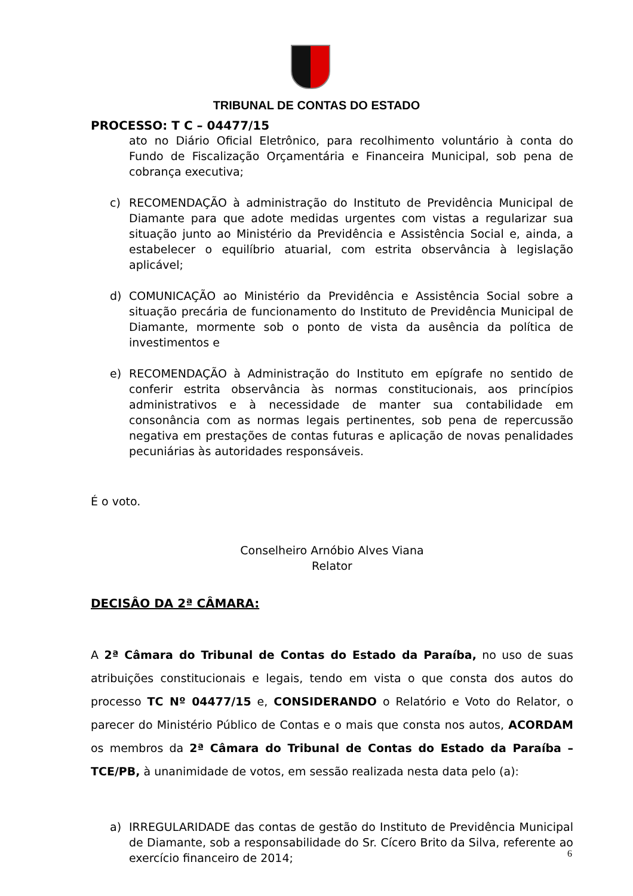TRIBUNAL DE CONTAS DO ESTADO
PROCESSO: T C – 04477/15
ato no Diário Oficial Eletrônico, para recolhimento voluntário à conta do Fundo de Fiscalização Orçamentária e Financeira Municipal, sob pena de cobrança executiva;
c) RECOMENDAÇÃO à administração do Instituto de Previdência Municipal de Diamante para que adote medidas urgentes com vistas a regularizar sua situação junto ao Ministério da Previdência e Assistência Social e, ainda, a estabelecer o equilíbrio atuarial, com estrita observância à legislação aplicável;
d) COMUNICAÇÃO ao Ministério da Previdência e Assistência Social sobre a situação precária de funcionamento do Instituto de Previdência Municipal de Diamante, mormente sob o ponto de vista da ausência da política de investimentos e
e) RECOMENDAÇÃO à Administração do Instituto em epígrafe no sentido de conferir estrita observância às normas constitucionais, aos princípios administrativos e à necessidade de manter sua contabilidade em consonância com as normas legais pertinentes, sob pena de repercussão negativa em prestações de contas futuras e aplicação de novas penalidades pecuniárias às autoridades responsáveis.
É o voto.
Conselheiro Arnóbio Alves Viana
Relator
DECISÂO DA 2ª CÂMARA:
A 2ª Câmara do Tribunal de Contas do Estado da Paraíba, no uso de suas atribuições constitucionais e legais, tendo em vista o que consta dos autos do processo TC Nº 04477/15 e, CONSIDERANDO o Relatório e Voto do Relator, o parecer do Ministério Público de Contas e o mais que consta nos autos, ACORDAM os membros da 2ª Câmara do Tribunal de Contas do Estado da Paraíba – TCE/PB, à unanimidade de votos, em sessão realizada nesta data pelo (a):
a) IRREGULARIDADE das contas de gestão do Instituto de Previdência Municipal de Diamante, sob a responsabilidade do Sr. Cícero Brito da Silva, referente ao exercício financeiro de 2014;
6